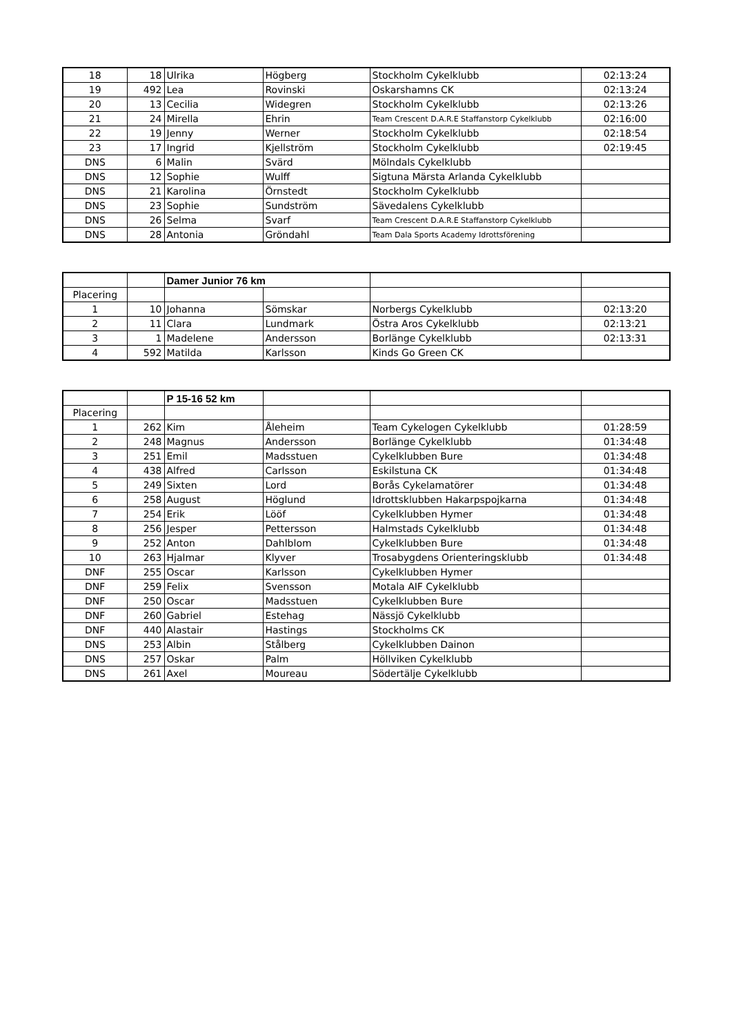| 18 | 18 | Ulrika | Högberg | Stockholm Cykelklubb | 02:13:24 |
| 19 | 492 | Lea | Rovinski | Oskarshamns CK | 02:13:24 |
| 20 | 13 | Cecilia | Widegren | Stockholm Cykelklubb | 02:13:26 |
| 21 | 24 | Mirella | Ehrin | Team Crescent D.A.R.E Staffanstorp Cykelklubb | 02:16:00 |
| 22 | 19 | Jenny | Werner | Stockholm Cykelklubb | 02:18:54 |
| 23 | 17 | Ingrid | Kjellström | Stockholm Cykelklubb | 02:19:45 |
| DNS | 6 | Malin | Svärd | Mölndals Cykelklubb | |
| DNS | 12 | Sophie | Wulff | Sigtuna Märsta Arlanda Cykelklubb | |
| DNS | 21 | Karolina | Örnstedt | Stockholm Cykelklubb | |
| DNS | 23 | Sophie | Sundström | Sävedalens Cykelklubb | |
| DNS | 26 | Selma | Svarf | Team Crescent D.A.R.E Staffanstorp Cykelklubb | |
| DNS | 28 | Antonia | Gröndahl | Team Dala Sports Academy Idrottsförening | |
| | | Damer Junior 76 km | | | |
| Placering | | | | | |
| 1 | 10 | Johanna | Sömskar | Norbergs Cykelklubb | 02:13:20 |
| 2 | 11 | Clara | Lundmark | Östra Aros Cykelklubb | 02:13:21 |
| 3 | 1 | Madelene | Andersson | Borlänge Cykelklubb | 02:13:31 |
| 4 | 592 | Matilda | Karlsson | Kinds Go Green CK | |
| | | P 15-16 52 km | | | |
| Placering | | | | | |
| 1 | 262 | Kim | Åleheim | Team Cykelogen Cykelklubb | 01:28:59 |
| 2 | 248 | Magnus | Andersson | Borlänge Cykelklubb | 01:34:48 |
| 3 | 251 | Emil | Madsstuen | Cykelklubben Bure | 01:34:48 |
| 4 | 438 | Alfred | Carlsson | Eskilstuna CK | 01:34:48 |
| 5 | 249 | Sixten | Lord | Borås Cykelamatörer | 01:34:48 |
| 6 | 258 | August | Höglund | Idrottsklubben Hakarpspojkarna | 01:34:48 |
| 7 | 254 | Erik | Lööf | Cykelklubben Hymer | 01:34:48 |
| 8 | 256 | Jesper | Pettersson | Halmstads Cykelklubb | 01:34:48 |
| 9 | 252 | Anton | Dahlblom | Cykelklubben Bure | 01:34:48 |
| 10 | 263 | Hjalmar | Klyver | Trosabygdens Orienteringsklubb | 01:34:48 |
| DNF | 255 | Oscar | Karlsson | Cykelklubben Hymer | |
| DNF | 259 | Felix | Svensson | Motala AIF Cykelklubb | |
| DNF | 250 | Oscar | Madsstuen | Cykelklubben Bure | |
| DNF | 260 | Gabriel | Estehag | Nässjö Cykelklubb | |
| DNF | 440 | Alastair | Hastings | Stockholms CK | |
| DNS | 253 | Albin | Stålberg | Cykelklubben Dainon | |
| DNS | 257 | Oskar | Palm | Höllviken Cykelklubb | |
| DNS | 261 | Axel | Moureau | Södertälje Cykelklubb | |